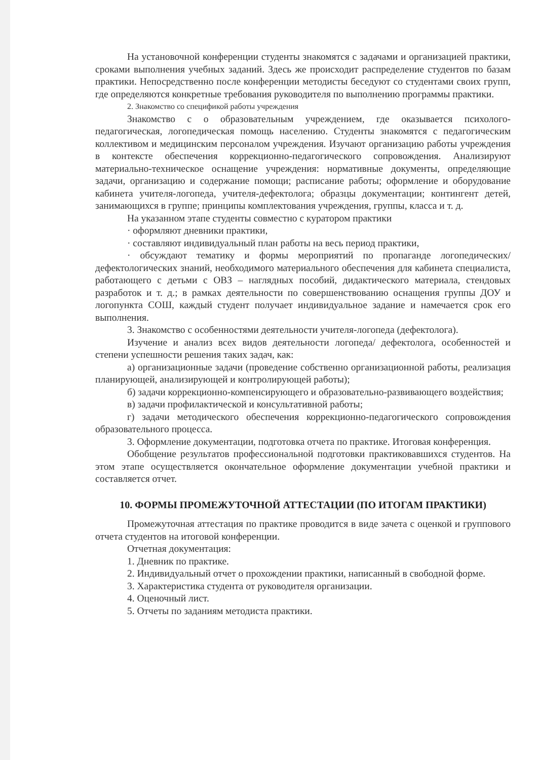На установочной конференции студенты знакомятся с задачами и организацией практики, сроками выполнения учебных заданий. Здесь же происходит распределение студентов по базам практики. Непосредственно после конференции методисты беседуют со студентами своих групп, где определяются конкретные требования руководителя по выполнению программы практики.
2. Знакомство со спецификой работы учреждения
Знакомство с о образовательным учреждением, где оказывается психолого-педагогическая, логопедическая помощь населению. Студенты знакомятся с педагогическим коллективом и медицинским персоналом учреждения. Изучают организацию работы учреждения в контексте обеспечения коррекционно-педагогического сопровождения. Анализируют материально-техническое оснащение учреждения: нормативные документы, определяющие задачи, организацию и содержание помощи; расписание работы; оформление и оборудование кабинета учителя-логопеда, учителя-дефектолога; образцы документации; контингент детей, занимающихся в группе; принципы комплектования учреждения, группы, класса и т. д.
На указанном этапе студенты совместно с куратором практики
· оформляют дневники практики,
· составляют индивидуальный план работы на весь период практики,
· обсуждают тематику и формы мероприятий по пропаганде логопедических/ дефектологических знаний, необходимого материального обеспечения для кабинета специалиста, работающего с детьми с ОВЗ – наглядных пособий, дидактического материала, стендовых разработок и т. д.; в рамках деятельности по совершенствованию оснащения группы ДОУ и логопункта СОШ, каждый студент получает индивидуальное задание и намечается срок его выполнения.
3. Знакомство с особенностями деятельности учителя-логопеда (дефектолога).
Изучение и анализ всех видов деятельности логопеда/ дефектолога, особенностей и степени успешности решения таких задач, как:
а) организационные задачи (проведение собственно организационной работы, реализация планирующей, анализирующей и контролирующей работы);
б) задачи коррекционно-компенсирующего и образовательно-развивающего воздействия;
в) задачи профилактической и консультативной работы;
г) задачи методического обеспечения коррекционно-педагогического сопровождения образовательного процесса.
3. Оформление документации, подготовка отчета по практике. Итоговая конференция.
Обобщение результатов профессиональной подготовки практиковавшихся студентов. На этом этапе осуществляется окончательное оформление документации учебной практики и составляется отчет.
10. ФОРМЫ ПРОМЕЖУТОЧНОЙ АТТЕСТАЦИИ (ПО ИТОГАМ ПРАКТИКИ)
Промежуточная аттестация по практике проводится в виде зачета с оценкой и группового отчета студентов на итоговой конференции.
Отчетная документация:
1. Дневник по практике.
2. Индивидуальный отчет о прохождении практики, написанный в свободной форме.
3. Характеристика студента от руководителя организации.
4. Оценочный лист.
5. Отчеты по заданиям методиста практики.